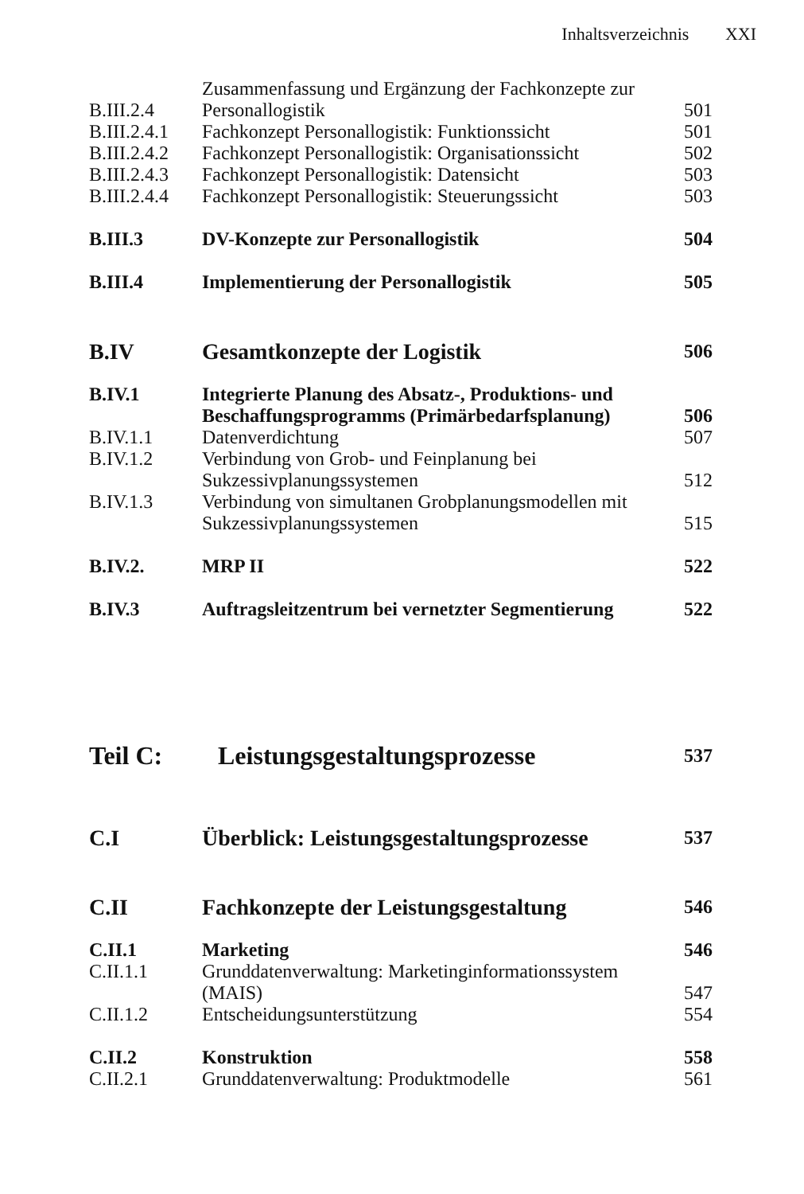Inhaltsverzeichnis XXI
| B.III.2.4 | Zusammenfassung und Ergänzung der Fachkonzepte zur Personallogistik | 501 |
| B.III.2.4.1 | Fachkonzept Personallogistik: Funktionssicht | 501 |
| B.III.2.4.2 | Fachkonzept Personallogistik: Organisationssicht | 502 |
| B.III.2.4.3 | Fachkonzept Personallogistik: Datensicht | 503 |
| B.III.2.4.4 | Fachkonzept Personallogistik: Steuerungssicht | 503 |
| B.III.3 | DV-Konzepte zur Personallogistik | 504 |
| B.III.4 | Implementierung der Personallogistik | 505 |
| B.IV | Gesamtkonzepte der Logistik | 506 |
| B.IV.1 | Integrierte Planung des Absatz-, Produktions- und Beschaffungsprogramms (Primärbedarfsplanung) | 506 |
| B.IV.1.1 | Datenverdichtung | 507 |
| B.IV.1.2 | Verbindung von Grob- und Feinplanung bei Sukzessivplanungssystemen | 512 |
| B.IV.1.3 | Verbindung von simultanen Grobplanungsmodellen mit Sukzessivplanungssystemen | 515 |
| B.IV.2. | MRP II | 522 |
| B.IV.3 | Auftragsleitzentrum bei vernetzter Segmentierung | 522 |
| Teil C: | Leistungsgestaltungsprozesse | 537 |
| C.I | Überblick: Leistungsgestaltungsprozesse | 537 |
| C.II | Fachkonzepte der Leistungsgestaltung | 546 |
| C.II.1 | Marketing | 546 |
| C.II.1.1 | Grunddatenverwaltung: Marketinginformationssystem (MAIS) | 547 |
| C.II.1.2 | Entscheidungsunterstützung | 554 |
| C.II.2 | Konstruktion | 558 |
| C.II.2.1 | Grunddatenverwaltung: Produktmodelle | 561 |